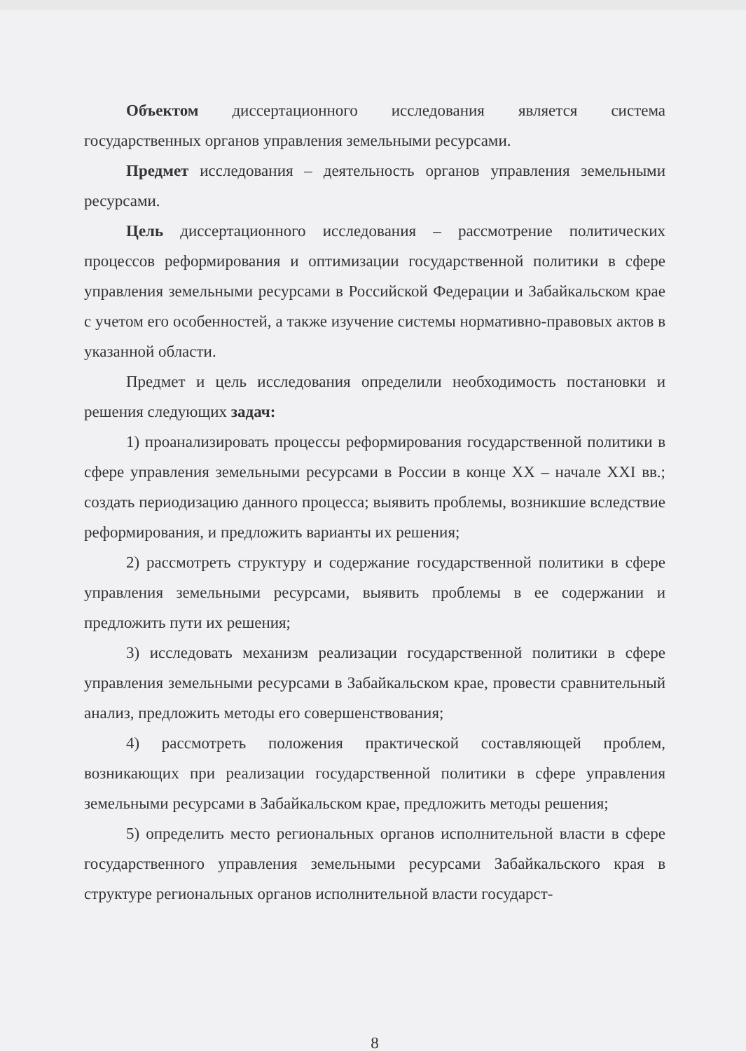Объектом диссертационного исследования является система государственных органов управления земельными ресурсами.
Предмет исследования – деятельность органов управления земельными ресурсами.
Цель диссертационного исследования – рассмотрение политических процессов реформирования и оптимизации государственной политики в сфере управления земельными ресурсами в Российской Федерации и Забайкальском крае с учетом его особенностей, а также изучение системы нормативно-правовых актов в указанной области.
Предмет и цель исследования определили необходимость постановки и решения следующих задач:
1) проанализировать процессы реформирования государственной политики в сфере управления земельными ресурсами в России в конце XX – начале XXI вв.; создать периодизацию данного процесса; выявить проблемы, возникшие вследствие реформирования, и предложить варианты их решения;
2) рассмотреть структуру и содержание государственной политики в сфере управления земельными ресурсами, выявить проблемы в ее содержании и предложить пути их решения;
3) исследовать механизм реализации государственной политики в сфере управления земельными ресурсами в Забайкальском крае, провести сравнительный анализ, предложить методы его совершенствования;
4) рассмотреть положения практической составляющей проблем, возникающих при реализации государственной политики в сфере управления земельными ресурсами в Забайкальском крае, предложить методы решения;
5) определить место региональных органов исполнительной власти в сфере государственного управления земельными ресурсами Забайкальского края в структуре региональных органов исполнительной власти государст-
8